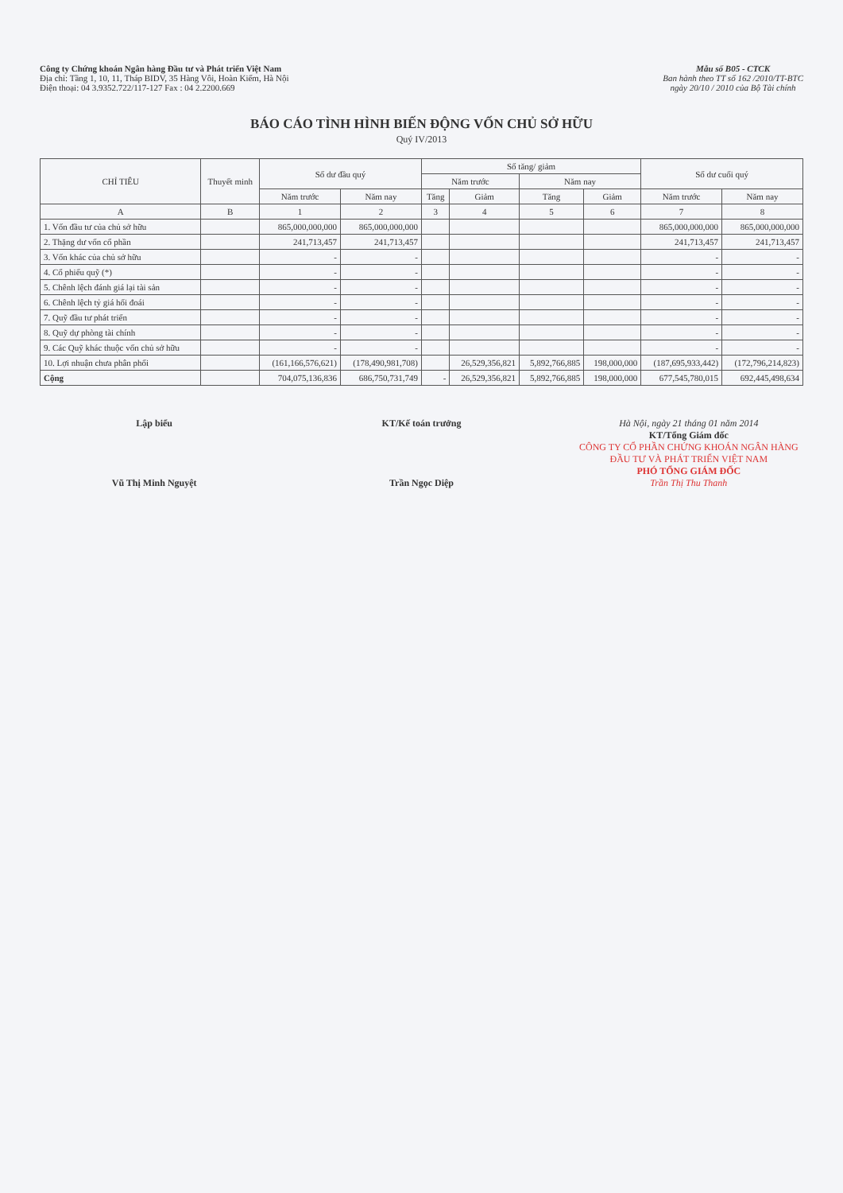Công ty Chứng khoán Ngân hàng Đầu tư và Phát triển Việt Nam
Địa chỉ: Tầng 1, 10, 11, Tháp BIDV, 35 Hàng Vôi, Hoàn Kiếm, Hà Nội
Điện thoại: 04 3.9352.722/117-127 Fax : 04 2.2200.669
Mẫu số B05 - CTCK
Ban hành theo TT số 162 /2010/TT-BTC
ngày 20/10 / 2010 của Bộ Tài chính
BÁO CÁO TÌNH HÌNH BIẾN ĐỘNG VỐN CHỦ SỞ HỮU
Quý IV/2013
| CHỈ TIÊU | Thuyết minh | Số dư đầu quý | | Số tăng/ giảm | | | | Số dư cuối quý | |
| --- | --- | --- | --- | --- | --- | --- | --- | --- | --- |
| | | | | Năm trước | | Năm nay | | | |
| | | Năm trước | Năm nay | Tăng | Giảm | Tăng | Giảm | Năm trước | Năm nay |
| A | B | 1 | 2 | 3 | 4 | 5 | 6 | 7 | 8 |
| 1. Vốn đầu tư của chủ sở hữu | | 865,000,000,000 | 865,000,000,000 | | | | | 865,000,000,000 | 865,000,000,000 |
| 2. Thặng dư vốn cổ phần | | 241,713,457 | 241,713,457 | | | | | 241,713,457 | 241,713,457 |
| 3. Vốn khác của chủ sở hữu | | - | - | | | | | - | - |
| 4. Cổ phiếu quỹ (*) | | - | - | | | | | - | - |
| 5. Chênh lệch đánh giá lại tài sản | | - | - | | | | | - | - |
| 6. Chênh lệch tỷ giá hối đoái | | - | - | | | | | - | - |
| 7. Quỹ đầu tư phát triển | | - | - | | | | | - | - |
| 8. Quỹ dự phòng tài chính | | - | - | | | | | - | - |
| 9. Các Quỹ khác thuộc vốn chủ sở hữu | | - | - | | | | | - | - |
| 10. Lợi nhuận chưa phân phối | | (161,166,576,621) | (178,490,981,708) | | 26,529,356,821 | 5,892,766,885 | 198,000,000 | (187,695,933,442) | (172,796,214,823) |
| Cộng | | 704,075,136,836 | 686,750,731,749 | - | 26,529,356,821 | 5,892,766,885 | 198,000,000 | 677,545,780,015 | 692,445,498,634 |
Lập biểu
Vũ Thị Minh Nguyệt
KT/Kế toán trưởng
Trần Ngọc Diệp
Hà Nội, ngày 21 tháng 01 năm 2014
KT/Tổng Giám đốc
CÔNG TY CỔ PHẦN CHỨNG KHOÁN NGÂN HÀNG ĐẦU TƯ VÀ PHÁT TRIỂN VIỆT NAM
PHÓ TỔNG GIÁM ĐỐC
Trần Thị Thu Thanh